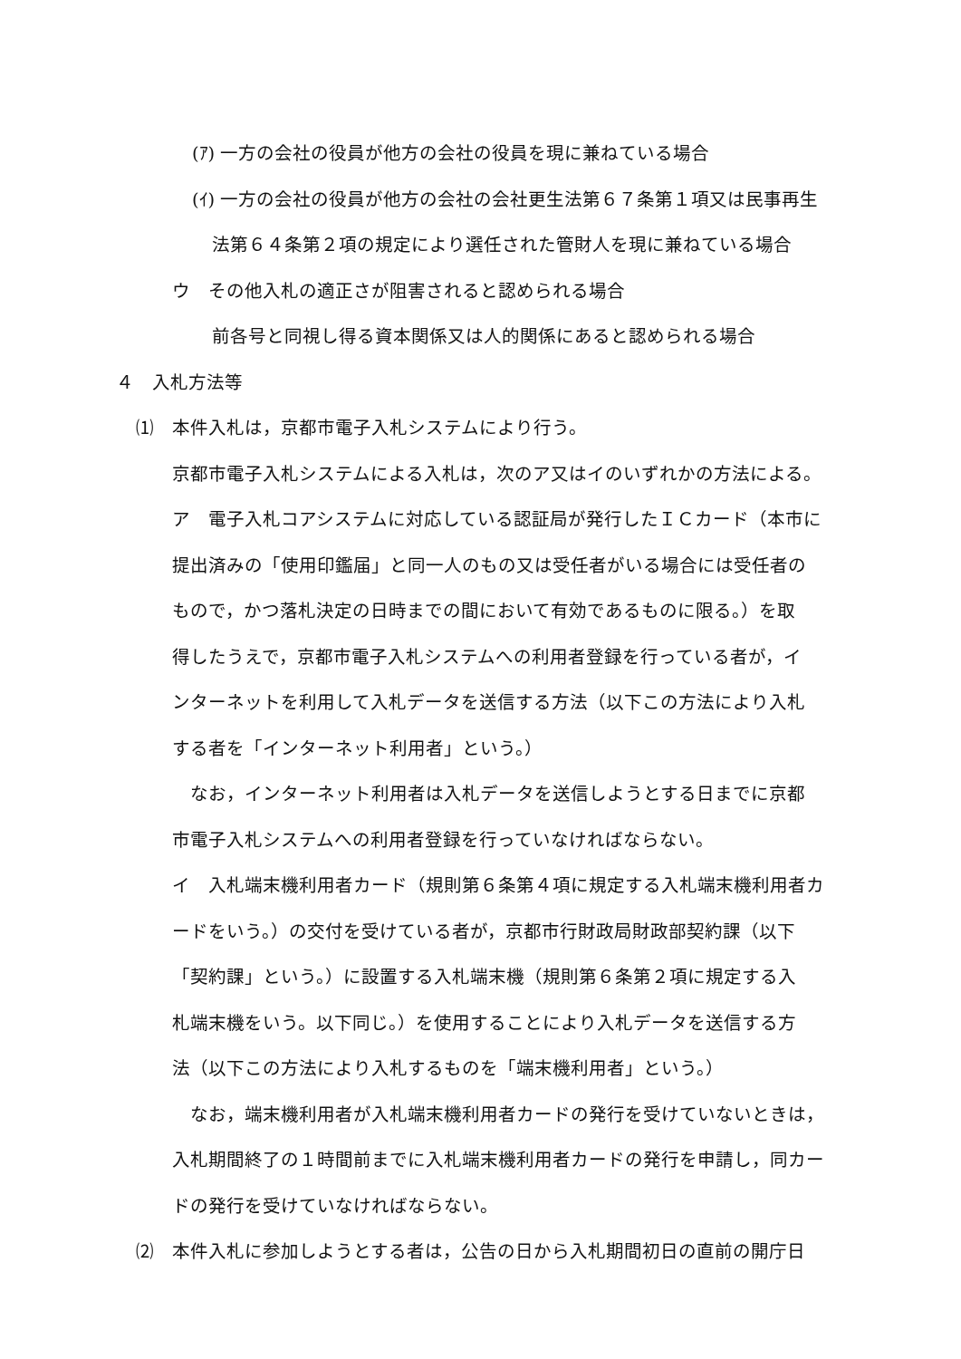(ｱ) 一方の会社の役員が他方の会社の役員を現に兼ねている場合
(ｲ) 一方の会社の役員が他方の会社の会社更生法第６７条第１項又は民事再生
法第６４条第２項の規定により選任された管財人を現に兼ねている場合
ウ　その他入札の適正さが阻害されると認められる場合
前各号と同視し得る資本関係又は人的関係にあると認められる場合
４　入札方法等
⑴　本件入札は，京都市電子入札システムにより行う。
京都市電子入札システムによる入札は，次のア又はイのいずれかの方法による。
ア　電子入札コアシステムに対応している認証局が発行したＩＣカード（本市に
提出済みの「使用印鑑届」と同一人のもの又は受任者がいる場合には受任者の
もので，かつ落札決定の日時までの間において有効であるものに限る。）を取
得したうえで，京都市電子入札システムへの利用者登録を行っている者が，イ
ンターネットを利用して入札データを送信する方法（以下この方法により入札
する者を「インターネット利用者」という。）
　なお，インターネット利用者は入札データを送信しようとする日までに京都
市電子入札システムへの利用者登録を行っていなければならない。
イ　入札端末機利用者カード（規則第６条第４項に規定する入札端末機利用者カ
ードをいう。）の交付を受けている者が，京都市行財政局財政部契約課（以下
「契約課」という。）に設置する入札端末機（規則第６条第２項に規定する入
札端末機をいう。以下同じ。）を使用することにより入札データを送信する方
法（以下この方法により入札するものを「端末機利用者」という。）
　なお，端末機利用者が入札端末機利用者カードの発行を受けていないときは，
入札期間終了の１時間前までに入札端末機利用者カードの発行を申請し，同カー
ドの発行を受けていなければならない。
⑵　本件入札に参加しようとする者は，公告の日から入札期間初日の直前の開庁日